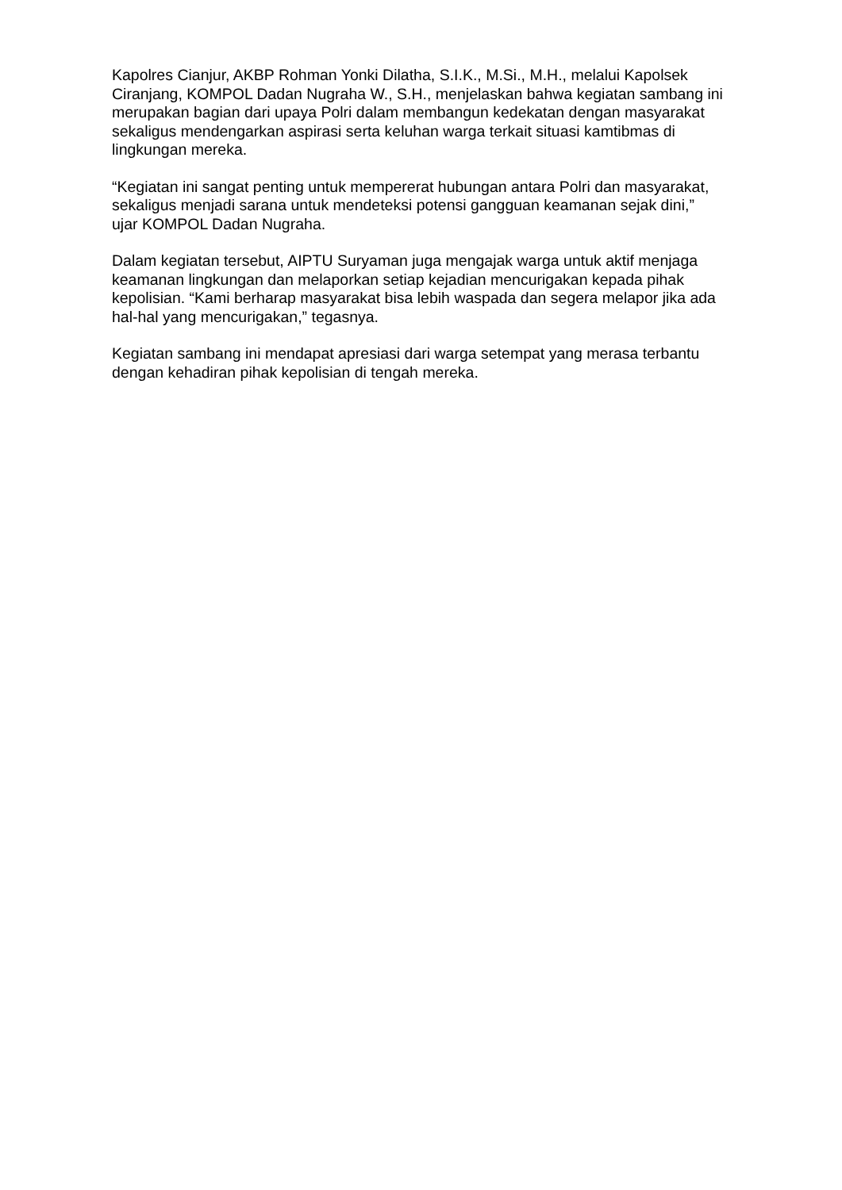Kapolres Cianjur, AKBP Rohman Yonki Dilatha, S.I.K., M.Si., M.H., melalui Kapolsek Ciranjang, KOMPOL Dadan Nugraha W., S.H., menjelaskan bahwa kegiatan sambang ini merupakan bagian dari upaya Polri dalam membangun kedekatan dengan masyarakat sekaligus mendengarkan aspirasi serta keluhan warga terkait situasi kamtibmas di lingkungan mereka.
“Kegiatan ini sangat penting untuk mempererat hubungan antara Polri dan masyarakat, sekaligus menjadi sarana untuk mendeteksi potensi gangguan keamanan sejak dini,” ujar KOMPOL Dadan Nugraha.
Dalam kegiatan tersebut, AIPTU Suryaman juga mengajak warga untuk aktif menjaga keamanan lingkungan dan melaporkan setiap kejadian mencurigakan kepada pihak kepolisian. “Kami berharap masyarakat bisa lebih waspada dan segera melapor jika ada hal-hal yang mencurigakan,” tegasnya.
Kegiatan sambang ini mendapat apresiasi dari warga setempat yang merasa terbantu dengan kehadiran pihak kepolisian di tengah mereka.